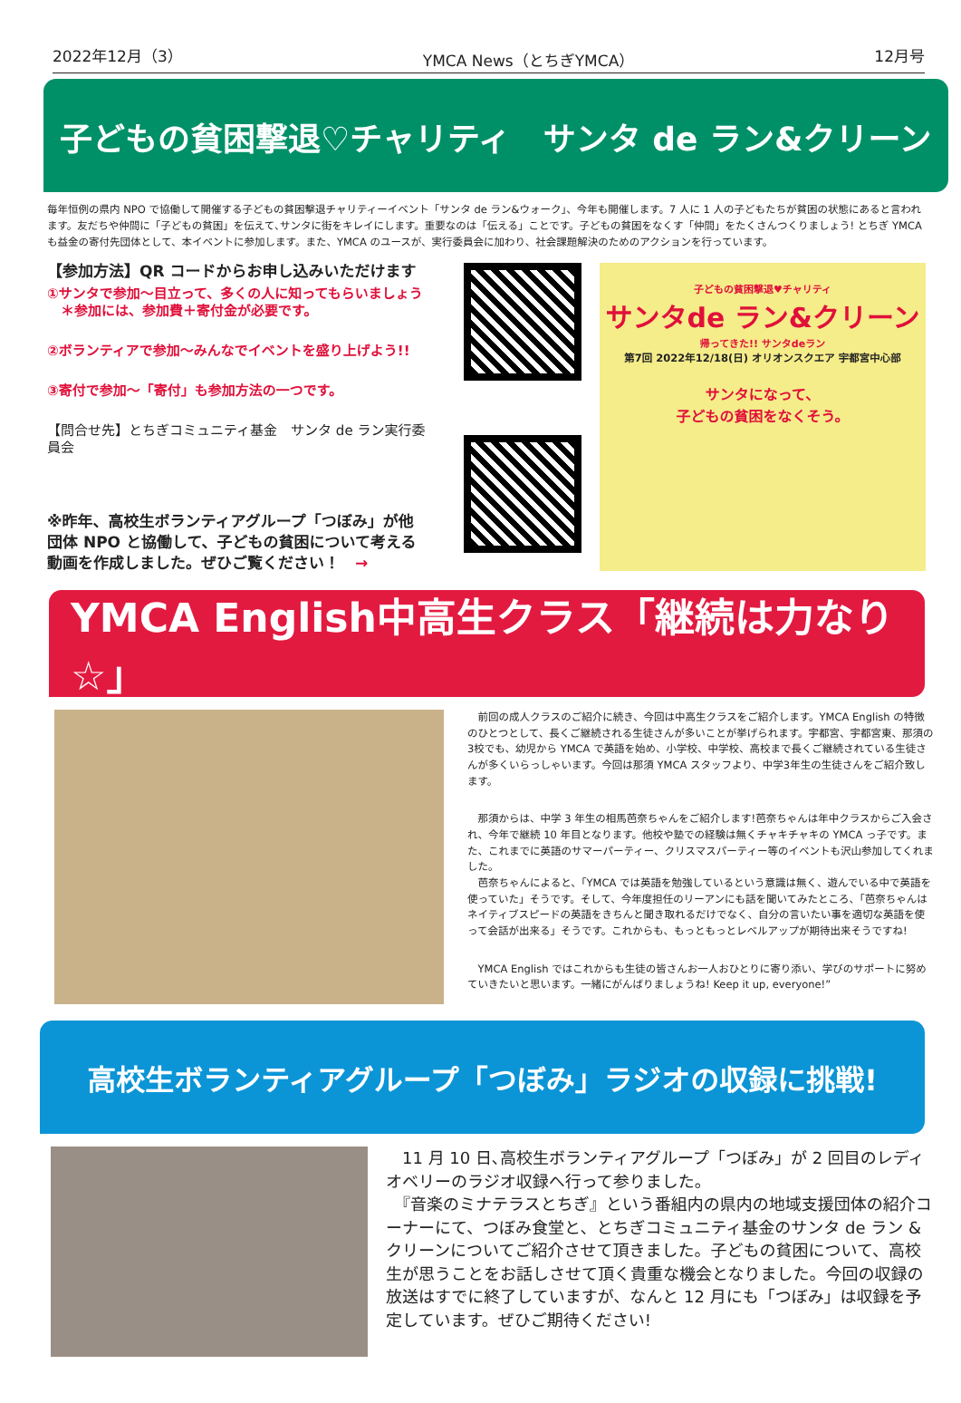2022年12月（3） YMCA News（とちぎYMCA） 12月号
子どもの貧困撃退♡チャリティ　サンタ de ラン&クリーン
毎年恒例の県内 NPO で協働して開催する子どもの貧困撃退チャリティーイベント「サンタ de ラン&ウォーク」、今年も開催します。7 人に 1 人の子どもたちが貧困の状態にあると言われます。友だちや仲間に「子どもの貧困」を伝えて､サンタに街をキレイにします。重要なのは「伝える」ことです。子どもの貧困をなくす「仲間」をたくさんつくりましょう! とちぎ YMCA も益金の寄付先団体として、本イベントに参加します。また、YMCA のユースが、実行委員会に加わり、社会課題解決のためのアクションを行っています。
【参加方法】QR コードからお申し込みいただけます
①サンタで参加～目立って、多くの人に知ってもらいましょう
　＊参加には、参加費＋寄付金が必要です。
②ボランティアで参加～みんなでイベントを盛り上げよう!!
③寄付で参加～「寄付」も参加方法の一つです。
【問合せ先】とちぎコミュニティ基金　サンタ de ラン実行委員会
※昨年、高校生ボランティアグループ「つぼみ」が他団体 NPO と協働して、子どもの貧困について考える動画を作成しました。ぜひご覧ください！　→
子どもの貧困撃退♥チャリティ
サンタde ラン&クリーン
帰ってきた!! サンタdeラン
第7回 2022年12/18(日) オリオンスクエア 宇都宮中心部
サンタになって、
子どもの貧困をなくそう。
YMCA English中高生クラス「継続は力なり☆」
　前回の成人クラスのご紹介に続き、今回は中高生クラスをご紹介します。YMCA English の特徴のひとつとして、長くご継続される生徒さんが多いことが挙げられます。宇都宮、宇都宮東、那須の3校でも、幼児から YMCA で英語を始め、小学校、中学校、高校まで長くご継続されている生徒さんが多くいらっしゃいます。今回は那須 YMCA スタッフより、中学3年生の生徒さんをご紹介致します。
　那須からは、中学 3 年生の相馬芭奈ちゃんをご紹介します!芭奈ちゃんは年中クラスからご入会され、今年で継続 10 年目となります。他校や塾での経験は無くチャキチャキの YMCA っ子です。また、これまでに英語のサマーパーティー、クリスマスパーティー等のイベントも沢山参加してくれました。
　芭奈ちゃんによると、「YMCA では英語を勉強しているという意識は無く、遊んでいる中で英語を使っていた」そうです。そして、今年度担任のリーアンにも話を聞いてみたところ、「芭奈ちゃんはネイティブスピードの英語をきちんと聞き取れるだけでなく、自分の言いたい事を適切な英語を使って会話が出来る」そうです。これからも、もっともっとレベルアップが期待出来そうですね!
　YMCA English ではこれからも生徒の皆さんお一人おひとりに寄り添い、学びのサポートに努めていきたいと思います。一緒にがんばりましょうね! Keep it up, everyone!”
高校生ボランティアグループ「つぼみ」ラジオの収録に挑戦!
　11 月 10 日､高校生ボランティアグループ「つぼみ」が 2 回目のレディオベリーのラジオ収録へ行って参りました。
　『音楽のミナテラスとちぎ』という番組内の県内の地域支援団体の紹介コーナーにて、つぼみ食堂と、とちぎコミュニティ基金のサンタ de ラン & クリーンについてご紹介させて頂きました。子どもの貧困について、高校生が思うことをお話しさせて頂く貴重な機会となりました。今回の収録の放送はすでに終了していますが、なんと 12 月にも「つぼみ」は収録を予定しています。ぜひご期待ください!